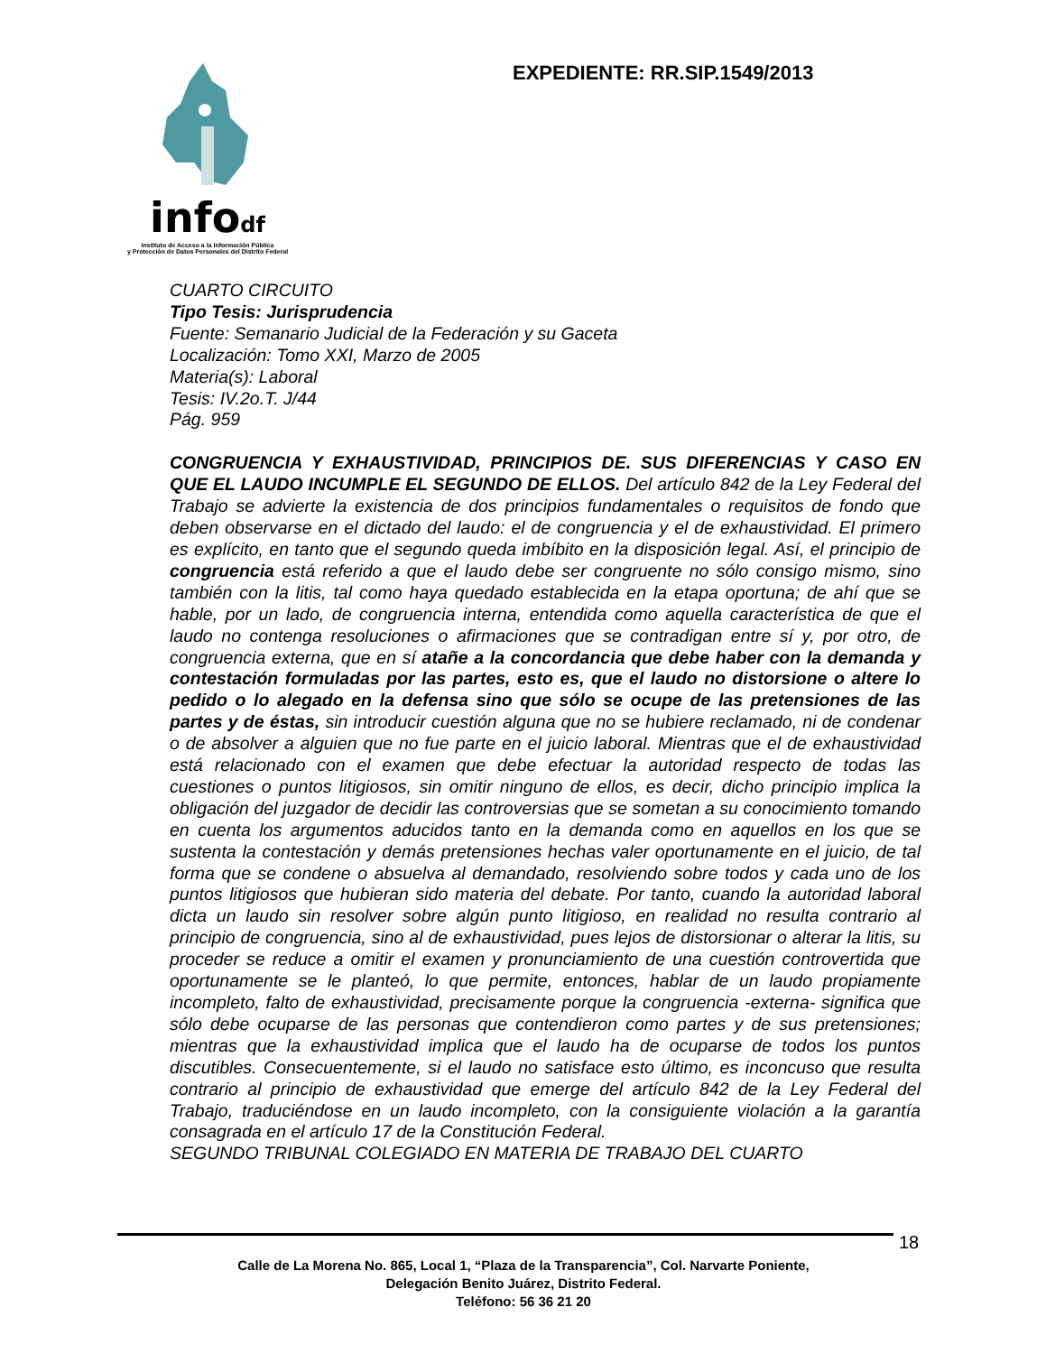infodf
Instituto de Acceso a la Información Pública
y Protección de Datos Personales del Distrito Federal
EXPEDIENTE: RR.SIP.1549/2013
CUARTO CIRCUITO
Tipo Tesis: Jurisprudencia
Fuente: Semanario Judicial de la Federación y su Gaceta
Localización: Tomo XXI, Marzo de 2005
Materia(s): Laboral
Tesis: IV.2o.T. J/44
Pág. 959
CONGRUENCIA Y EXHAUSTIVIDAD, PRINCIPIOS DE. SUS DIFERENCIAS Y CASO EN QUE EL LAUDO INCUMPLE EL SEGUNDO DE ELLOS. Del artículo 842 de la Ley Federal del Trabajo se advierte la existencia de dos principios fundamentales o requisitos de fondo que deben observarse en el dictado del laudo: el de congruencia y el de exhaustividad. El primero es explícito, en tanto que el segundo queda imbíbito en la disposición legal. Así, el principio de congruencia está referido a que el laudo debe ser congruente no sólo consigo mismo, sino también con la litis, tal como haya quedado establecida en la etapa oportuna; de ahí que se hable, por un lado, de congruencia interna, entendida como aquella característica de que el laudo no contenga resoluciones o afirmaciones que se contradigan entre sí y, por otro, de congruencia externa, que en sí atañe a la concordancia que debe haber con la demanda y contestación formuladas por las partes, esto es, que el laudo no distorsione o altere lo pedido o lo alegado en la defensa sino que sólo se ocupe de las pretensiones de las partes y de éstas, sin introducir cuestión alguna que no se hubiere reclamado, ni de condenar o de absolver a alguien que no fue parte en el juicio laboral. Mientras que el de exhaustividad está relacionado con el examen que debe efectuar la autoridad respecto de todas las cuestiones o puntos litigiosos, sin omitir ninguno de ellos, es decir, dicho principio implica la obligación del juzgador de decidir las controversias que se sometan a su conocimiento tomando en cuenta los argumentos aducidos tanto en la demanda como en aquellos en los que se sustenta la contestación y demás pretensiones hechas valer oportunamente en el juicio, de tal forma que se condene o absuelva al demandado, resolviendo sobre todos y cada uno de los puntos litigiosos que hubieran sido materia del debate. Por tanto, cuando la autoridad laboral dicta un laudo sin resolver sobre algún punto litigioso, en realidad no resulta contrario al principio de congruencia, sino al de exhaustividad, pues lejos de distorsionar o alterar la litis, su proceder se reduce a omitir el examen y pronunciamiento de una cuestión controvertida que oportunamente se le planteó, lo que permite, entonces, hablar de un laudo propiamente incompleto, falto de exhaustividad, precisamente porque la congruencia -externa- significa que sólo debe ocuparse de las personas que contendieron como partes y de sus pretensiones; mientras que la exhaustividad implica que el laudo ha de ocuparse de todos los puntos discutibles. Consecuentemente, si el laudo no satisface esto último, es inconcuso que resulta contrario al principio de exhaustividad que emerge del artículo 842 de la Ley Federal del Trabajo, traduciéndose en un laudo incompleto, con la consiguiente violación a la garantía consagrada en el artículo 17 de la Constitución Federal.
SEGUNDO TRIBUNAL COLEGIADO EN MATERIA DE TRABAJO DEL CUARTO
18
Calle de La Morena No. 865, Local 1, “Plaza de la Transparencia”, Col. Narvarte Poniente,
Delegación Benito Juárez, Distrito Federal.
Teléfono: 56 36 21 20